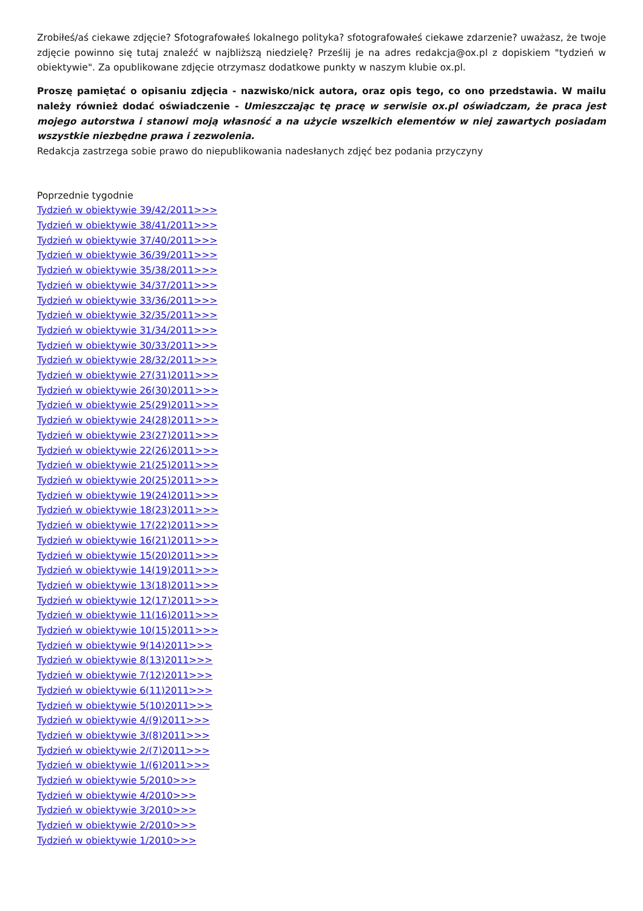Zrobiłeś/aś ciekawe zdjęcie? Sfotografowałeś lokalnego polityka? sfotografowałeś ciekawe zdarzenie? uważasz, że twoje zdjęcie powinno się tutaj znaleźć w najbliższą niedzielę? Prześlij je na adres redakcja@ox.pl z dopiskiem "tydzień w obiektywie". Za opublikowane zdjęcie otrzymasz dodatkowe punkty w naszym klubie ox.pl.
Proszę pamiętać o opisaniu zdjęcia - nazwisko/nick autora, oraz opis tego, co ono przedstawia. W mailu należy również dodać oświadczenie - Umieszczając tę pracę w serwisie ox.pl oświadczam, że praca jest mojego autorstwa i stanowi moją własność a na użycie wszelkich elementów w niej zawartych posiadam wszystkie niezbędne prawa i zezwolenia.
Redakcja zastrzega sobie prawo do niepublikowania nadesłanych zdjęć bez podania przyczyny
Poprzednie tygodnie
Tydzień w obiektywie 39/42/2011>>>
Tydzień w obiektywie 38/41/2011>>>
Tydzień w obiektywie 37/40/2011>>>
Tydzień w obiektywie 36/39/2011>>>
Tydzień w obiektywie 35/38/2011>>>
Tydzień w obiektywie 34/37/2011>>>
Tydzień w obiektywie 33/36/2011>>>
Tydzień w obiektywie 32/35/2011>>>
Tydzień w obiektywie 31/34/2011>>>
Tydzień w obiektywie 30/33/2011>>>
Tydzień w obiektywie 28/32/2011>>>
Tydzień w obiektywie 27(31)2011>>>
Tydzień w obiektywie 26(30)2011>>>
Tydzień w obiektywie 25(29)2011>>>
Tydzień w obiektywie 24(28)2011>>>
Tydzień w obiektywie 23(27)2011>>>
Tydzień w obiektywie 22(26)2011>>>
Tydzień w obiektywie 21(25)2011>>>
Tydzień w obiektywie 20(25)2011>>>
Tydzień w obiektywie 19(24)2011>>>
Tydzień w obiektywie 18(23)2011>>>
Tydzień w obiektywie 17(22)2011>>>
Tydzień w obiektywie 16(21)2011>>>
Tydzień w obiektywie 15(20)2011>>>
Tydzień w obiektywie 14(19)2011>>>
Tydzień w obiektywie 13(18)2011>>>
Tydzień w obiektywie 12(17)2011>>>
Tydzień w obiektywie 11(16)2011>>>
Tydzień w obiektywie 10(15)2011>>>
Tydzień w obiektywie 9(14)2011>>>
Tydzień w obiektywie 8(13)2011>>>
Tydzień w obiektywie 7(12)2011>>>
Tydzień w obiektywie 6(11)2011>>>
Tydzień w obiektywie 5(10)2011>>>
Tydzień w obiektywie 4/(9)2011>>>
Tydzień w obiektywie 3/(8)2011>>>
Tydzień w obiektywie 2/(7)2011>>>
Tydzień w obiektywie 1/(6)2011>>>
Tydzień w obiektywie 5/2010>>>
Tydzień w obiektywie 4/2010>>>
Tydzień w obiektywie 3/2010>>>
Tydzień w obiektywie 2/2010>>>
Tydzień w obiektywie 1/2010>>>